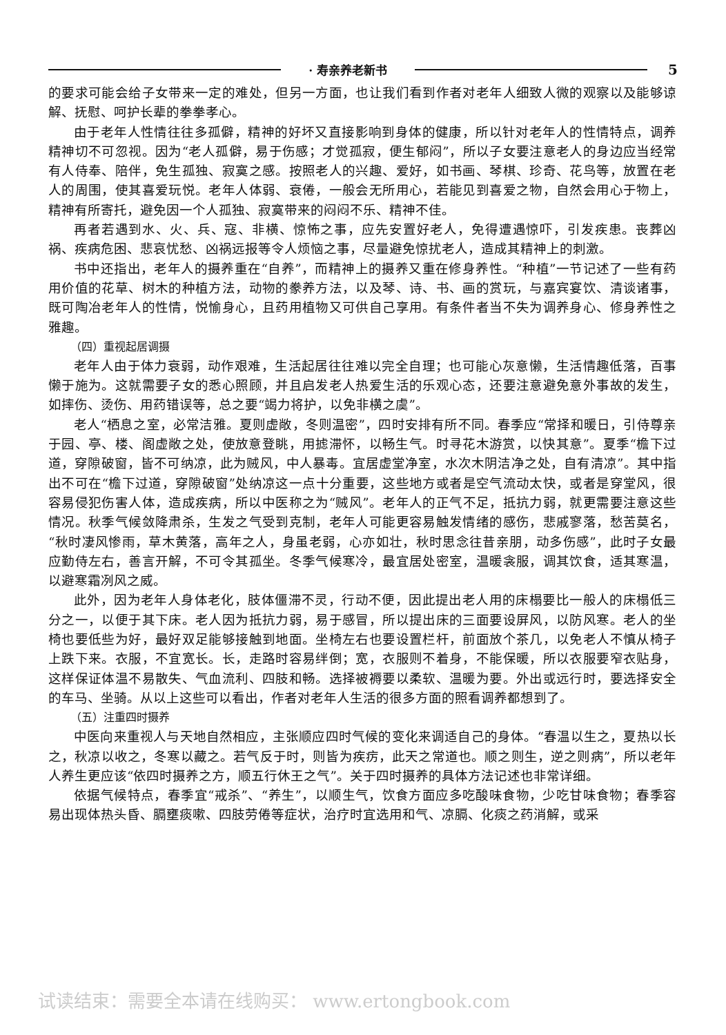· 寿亲养老新书
5
的要求可能会给子女带来一定的难处，但另一方面，也让我们看到作者对老年人细致人微的观察以及能够谅解、抚慰、呵护长辈的拳拳孝心。
由于老年人性情往往多孤僻，精神的好坏又直接影响到身体的健康，所以针对老年人的性情特点，调养精神切不可忽视。因为“老人孤僻，易于伤感；才觉孤寂，便生郁闷”，所以子女要注意老人的身边应当经常有人侍奉、陪伴，免生孤独、寂寞之感。按照老人的兴趣、爱好，如书画、琴棋、珍奇、花鸟等，放置在老人的周围，使其喜爱玩悦。老年人体弱、衰倦，一般会无所用心，若能见到喜爱之物，自然会用心于物上，精神有所寄托，避免因一个人孤独、寂寞带来的闷闷不乐、精神不佳。
再者若遇到水、火、兵、寇、非横、惊怖之事，应先安置好老人，免得遭遇惊吓，引发疾患。丧葬凶祸、疾病危困、悲哀忧愁、凶祸远报等令人烦恼之事，尽量避免惊扰老人，造成其精神上的刺激。
书中还指出，老年人的摄养重在“自养”，而精神上的摄养又重在修身养性。“种植”一节记述了一些有药用价值的花草、树木的种植方法，动物的豢养方法，以及琴、诗、书、画的赏玩，与嘉宾宴饮、清谈诸事，既可陶冶老年人的性情，悦愉身心，且药用植物又可供自己享用。有条件者当不失为调养身心、修身养性之雅趣。
（四）重视起居调摄
老年人由于体力衰弱，动作艰难，生活起居往往难以完全自理；也可能心灰意懒，生活情趣低落，百事懒于施为。这就需要子女的悉心照顾，并且启发老人热爱生活的乐观心态，还要注意避免意外事故的发生，如摔伤、烫伤、用药错误等，总之要“竭力将护，以免非横之虞”。
老人“栖息之室，必常洁雅。夏则虚敞，冬则温密”，四时安排有所不同。春季应“常择和暖日，引侍尊亲于园、亭、楼、阁虚敞之处，使放意登眺，用摅滞怀，以畅生气。时寻花木游赏，以快其意”。夏季“檐下过道，穿隙破窗，皆不可纳凉，此为贼风，中人暴毒。宜居虚堂净室，水次木阴洁净之处，自有清凉”。其中指出不可在“檐下过道，穿隙破窗”处纳凉这一点十分重要，这些地方或者是空气流动太快，或者是穿堂风，很容易侵犯伤害人体，造成疾病，所以中医称之为“贼风”。老年人的正气不足，抵抗力弱，就更需要注意这些情况。秋季气候敛降肃杀，生发之气受到克制，老年人可能更容易触发情绪的感伤，悲戚寥落，愁苦莫名，“秋时凄风惨雨，草木黄落，高年之人，身虽老弱，心亦如壮，秋时思念往昔亲朋，动多伤感”，此时子女最应勤侍左右，善言开解，不可令其孤坐。冬季气候寒冷，最宜居处密室，温暖衾服，调其饮食，适其寒温，以避寒霜冽风之威。
此外，因为老年人身体老化，肢体僵滞不灵，行动不便，因此提出老人用的床榻要比一般人的床榻低三分之一，以便于其下床。老人因为抵抗力弱，易于感冒，所以提出床的三面要设屏风，以防风寒。老人的坐椅也要低些为好，最好双足能够接触到地面。坐椅左右也要设置栏杆，前面放个茶几，以免老人不慎从椅子上跌下来。衣服，不宜宽长。长，走路时容易绊倒；宽，衣服则不着身，不能保暖，所以衣服要窄衣贴身，这样保证体温不易散失、气血流利、四肢和畅。选择被褥要以柔软、温暖为要。外出或远行时，要选择安全的车马、坐骑。从以上这些可以看出，作者对老年人生活的很多方面的照看调养都想到了。
（五）注重四时摄养
中医向来重视人与天地自然相应，主张顺应四时气候的变化来调适自己的身体。“春温以生之，夏热以长之，秋凉以收之，冬寒以藏之。若气反于时，则皆为疾疠，此天之常道也。顺之则生，逆之则病”，所以老年人养生更应该“依四时摄养之方，顺五行休王之气”。关于四时摄养的具体方法记述也非常详细。
依据气候特点，春季宜“戒杀”、“养生”，以顺生气，饮食方面应多吃酸味食物，少吃甘味食物；春季容易出现体热头昏、膈壅痰嗽、四肢劳倦等症状，治疗时宜选用和气、凉膈、化痰之药消解，或采
试读结束：需要全本请在线购买： www.ertongbook.com